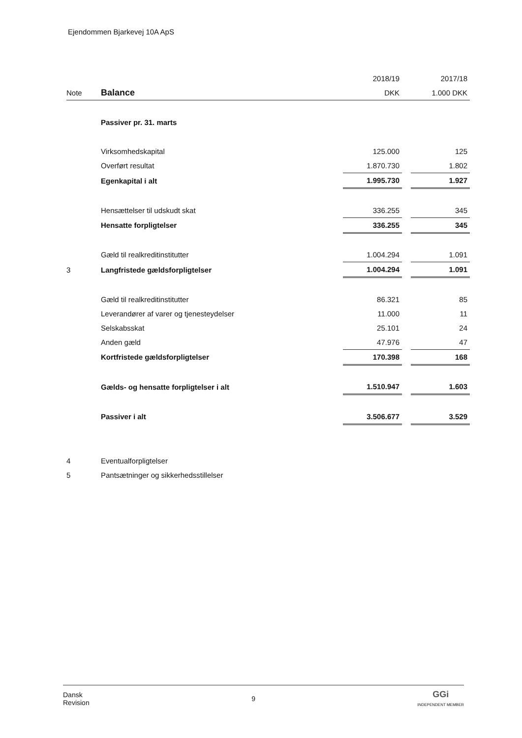Ejendommen Bjarkevej 10A ApS
| | | 2018/19 | | 2017/18 |
| --- | --- | --- | --- | --- |
| Note | Balance | DKK | | 1.000 DKK |
| | Passiver pr. 31. marts | | | |
| | Virksomhedskapital | 125.000 | | 125 |
| | Overført resultat | 1.870.730 | | 1.802 |
| | Egenkapital i alt | 1.995.730 | | 1.927 |
| | Hensættelser til udskudt skat | 336.255 | | 345 |
| | Hensatte forpligtelser | 336.255 | | 345 |
| | Gæld til realkreditinstitutter | 1.004.294 | | 1.091 |
| 3 | Langfristede gældsforpligtelser | 1.004.294 | | 1.091 |
| | Gæld til realkreditinstitutter | 86.321 | | 85 |
| | Leverandører af varer og tjenesteydelser | 11.000 | | 11 |
| | Selskabsskat | 25.101 | | 24 |
| | Anden gæld | 47.976 | | 47 |
| | Kortfristede gældsforpligtelser | 170.398 | | 168 |
| | Gælds- og hensatte forpligtelser i alt | 1.510.947 | | 1.603 |
| | Passiver i alt | 3.506.677 | | 3.529 |
| 4 | Eventualforpligtelser | | | |
| 5 | Pantsætninger og sikkerhedsstillelser | | | |
Dansk
Revision
9
GGi
INDEPENDENT MEMBER